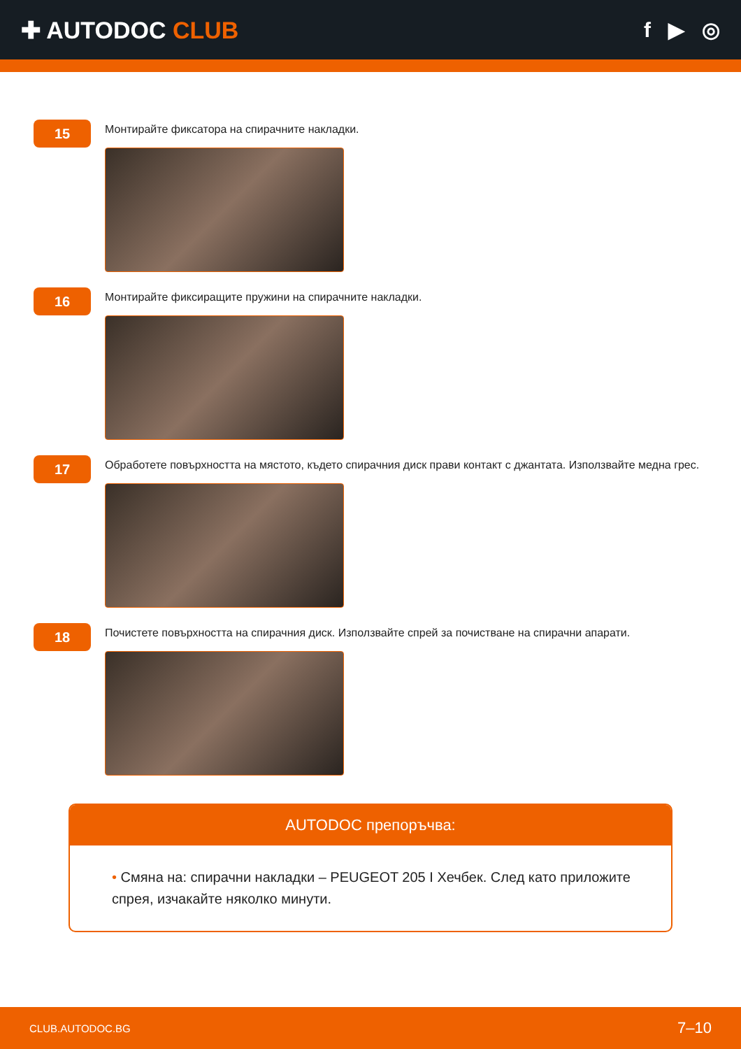✚ AUTODOC CLUB f ▶ ◎
15
Монтирайте фиксатора на спирачните накладки.
16
Монтирайте фиксиращите пружини на спирачните накладки.
17
Обработете повърхността на мястото, където спирачния диск прави контакт с джантата. Използвайте медна грес.
18
Почистете повърхността на спирачния диск. Използвайте спрей за почистване на спирачни апарати.
AUTODOC препоръчва:
• Смяна на: спирачни накладки – PEUGEOT 205 I Хечбек. След като приложите спрея, изчакайте няколко минути.
CLUB.AUTODOC.BG 7–10